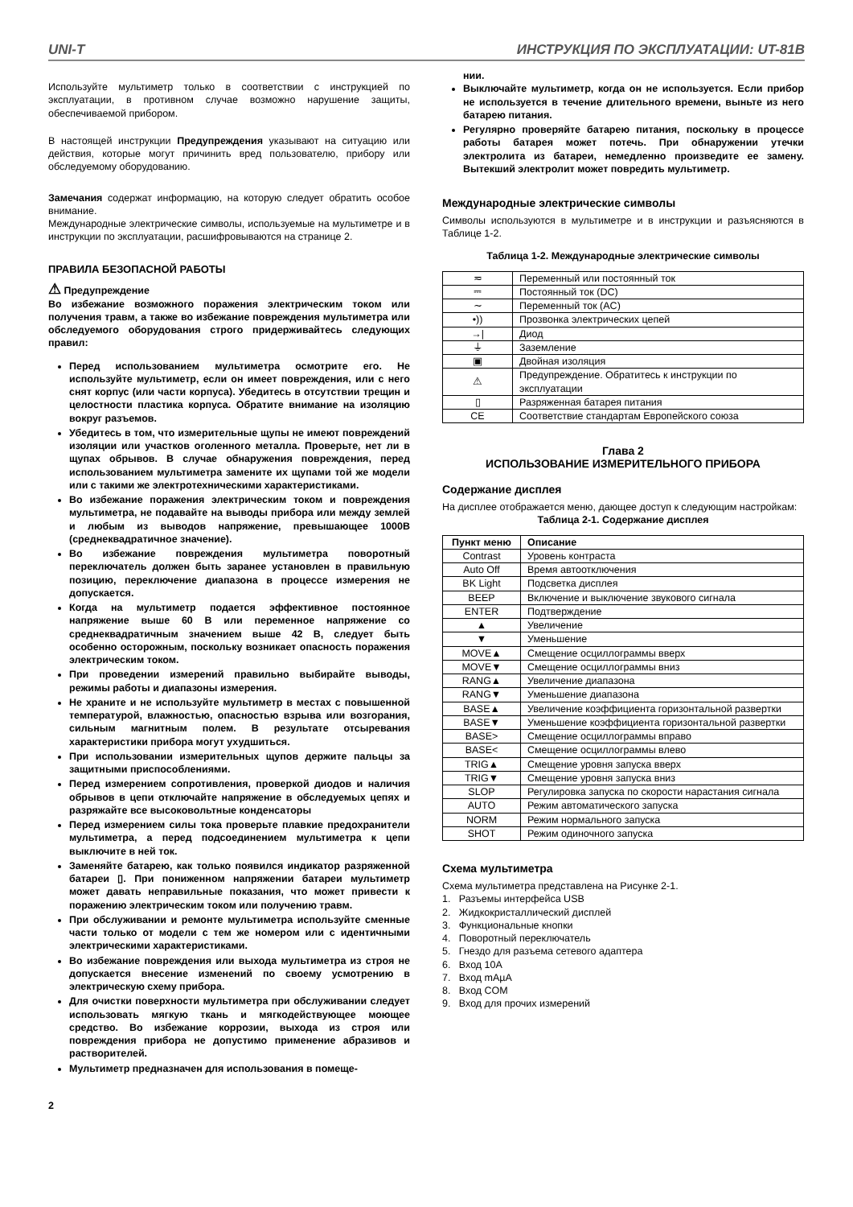UNI-T ИНСТРУКЦИЯ ПО ЭКСПЛУАТАЦИИ: UT-81B
Используйте мультиметр только в соответствии с инструкцией по эксплуатации, в противном случае возможно нарушение защиты, обеспечиваемой прибором.
В настоящей инструкции Предупреждения указывают на ситуацию или действия, которые могут причинить вред пользователю, прибору или обследуемому оборудованию.
Замечания содержат информацию, на которую следует обратить особое внимание.
Международные электрические символы, используемые на мультиметре и в инструкции по эксплуатации, расшифровываются на странице 2.
ПРАВИЛА БЕЗОПАСНОЙ РАБОТЫ
⚠ Предупреждение
Во избежание возможного поражения электрическим током или получения травм, а также во избежание повреждения мультиметра или обследуемого оборудования строго придерживайтесь следующих правил:
Перед использованием мультиметра осмотрите его. Не используйте мультиметр, если он имеет повреждения, или с него снят корпус (или части корпуса). Убедитесь в отсутствии трещин и целостности пластика корпуса. Обратите внимание на изоляцию вокруг разъемов.
Убедитесь в том, что измерительные щупы не имеют повреждений изоляции или участков оголенного металла. Проверьте, нет ли в щупах обрывов. В случае обнаружения повреждения, перед использованием мультиметра замените их щупами той же модели или с такими же электротехническими характеристиками.
Во избежание поражения электрическим током и повреждения мультиметра, не подавайте на выводы прибора или между землей и любым из выводов напряжение, превышающее 1000В (среднеквадратичное значение).
Во избежание повреждения мультиметра поворотный переключатель должен быть заранее установлен в правильную позицию, переключение диапазона в процессе измерения не допускается.
Когда на мультиметр подается эффективное постоянное напряжение выше 60 В или переменное напряжение со среднеквадратичным значением выше 42 В, следует быть особенно осторожным, поскольку возникает опасность поражения электрическим током.
При проведении измерений правильно выбирайте выводы, режимы работы и диапазоны измерения.
Не храните и не используйте мультиметр в местах с повышенной температурой, влажностью, опасностью взрыва или возгорания, сильным магнитным полем. В результате отсыревания характеристики прибора могут ухудшиться.
При использовании измерительных щупов держите пальцы за защитными приспособлениями.
Перед измерением сопротивления, проверкой диодов и наличия обрывов в цепи отключайте напряжение в обследуемых цепях и разряжайте все высоковольтные конденсаторы
Перед измерением силы тока проверьте плавкие предохранители мультиметра, а перед подсоединением мультиметра к цепи выключите в ней ток.
Заменяйте батарею, как только появился индикатор разряженной батареи ▯. При пониженном напряжении батареи мультиметр может давать неправильные показания, что может привести к поражению электрическим током или получению травм.
При обслуживании и ремонте мультиметра используйте сменные части только от модели с тем же номером или с идентичными электрическими характеристиками.
Во избежание повреждения или выхода мультиметра из строя не допускается внесение изменений по своему усмотрению в электрическую схему прибора.
Для очистки поверхности мультиметра при обслуживании следует использовать мягкую ткань и мягкодействующее моющее средство. Во избежание коррозии, выхода из строя или повреждения прибора не допустимо применение абразивов и растворителей.
Мультиметр предназначен для использования в помеще-
2
нии.
Выключайте мультиметр, когда он не используется. Если прибор не используется в течение длительного времени, выньте из него батарею питания.
Регулярно проверяйте батарею питания, поскольку в процессе работы батарея может потечь. При обнаружении утечки электролита из батареи, немедленно произведите ее замену. Вытекший электролит может повредить мультиметр.
Международные электрические символы
Символы используются в мультиметре и в инструкции и разъясняются в Таблице 1-2.
Таблица 1-2. Международные электрические символы
| ≂ | Переменный или постоянный ток |
| ⎓ | Постоянный ток (DC) |
| ∼ | Переменный ток (AC) |
| •)) | Прозвонка электрических цепей |
| →/ | Диод |
| ⏚ | Заземление |
| ▣ | Двойная изоляция |
| ⚠ | Предупреждение. Обратитесь к инструкции по эксплуатации |
| ▯ | Разряженная батарея питания |
| CE | Соответствие стандартам Европейского союза |
Глава 2
ИСПОЛЬЗОВАНИЕ ИЗМЕРИТЕЛЬНОГО ПРИБОРА
Содержание дисплея
На дисплее отображается меню, дающее доступ к следующим настройкам:
Таблица 2-1. Содержание дисплея
| Пункт меню | Описание |
| --- | --- |
| Contrast | Уровень контраста |
| Auto Off | Время автоотключения |
| BK Light | Подсветка дисплея |
| BEEP | Включение и выключение звукового сигнала |
| ENTER | Подтверждение |
| ▲ | Увеличение |
| ▼ | Уменьшение |
| MOVE▲ | Смещение осциллограммы вверх |
| MOVE▼ | Смещение осциллограммы вниз |
| RANG▲ | Увеличение диапазона |
| RANG▼ | Уменьшение диапазона |
| BASE▲ | Увеличение коэффициента горизонтальной развертки |
| BASE▼ | Уменьшение коэффициента горизонтальной развертки |
| BASE> | Смещение осциллограммы вправо |
| BASE< | Смещение осциллограммы влево |
| TRIG▲ | Смещение уровня запуска вверх |
| TRIG▼ | Смещение уровня запуска вниз |
| SLOP | Регулировка запуска по скорости нарастания сигнала |
| AUTO | Режим автоматического запуска |
| NORM | Режим нормального запуска |
| SHOT | Режим одиночного запуска |
Схема мультиметра
Схема мультиметра представлена на Рисунке 2-1.
1. Разъемы интерфейса USB
2. Жидкокристаллический дисплей
3. Функциональные кнопки
4. Поворотный переключатель
5. Гнездо для разъема сетевого адаптера
6. Вход 10А
7. Вход mAµA
8. Вход COM
9. Вход для прочих измерений